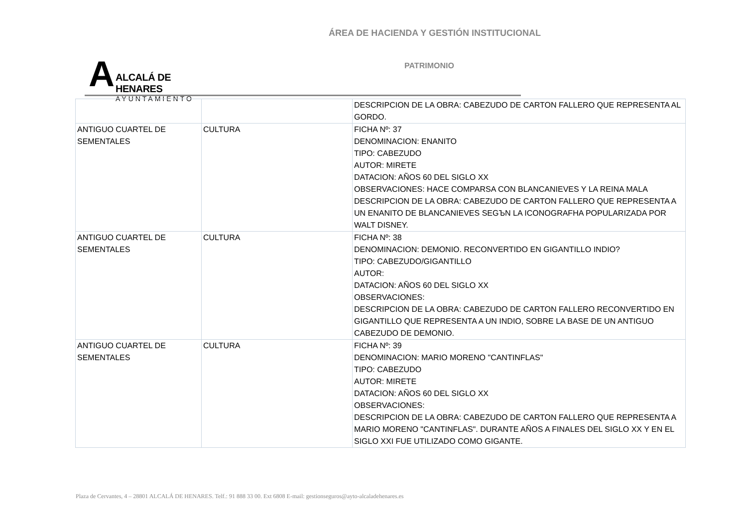ÁREA DE HACIENDA Y GESTIÓN INSTITUCIONAL
A
ALCALÁ DE HENARES
AYUNTAMIENTO
PATRIMONIO
| | | DESCRIPCION DE LA OBRA: CABEZUDO DE CARTON FALLERO QUE REPRESENTA AL GORDO. |
| ANTIGUO CUARTEL DE SEMENTALES | CULTURA | FICHA Nº: 37 DENOMINACION: ENANITO TIPO: CABEZUDO AUTOR: MIRETE DATACION: AÑOS 60 DEL SIGLO XX OBSERVACIONES: HACE COMPARSA CON BLANCANIEVES Y LA REINA MALA DESCRIPCION DE LA OBRA: CABEZUDO DE CARTON FALLERO QUE REPRESENTA A UN ENANITO DE BLANCANIEVES SEGЪN LA ICONOGRAFHA POPULARIZADA POR WALT DISNEY. |
| ANTIGUO CUARTEL DE SEMENTALES | CULTURA | FICHA Nº: 38 DENOMINACION: DEMONIO. RECONVERTIDO EN GIGANTILLO INDIO? TIPO: CABEZUDO/GIGANTILLO AUTOR: DATACION: AÑOS 60 DEL SIGLO XX OBSERVACIONES: DESCRIPCION DE LA OBRA: CABEZUDO DE CARTON FALLERO RECONVERTIDO EN GIGANTILLO QUE REPRESENTA A UN INDIO, SOBRE LA BASE DE UN ANTIGUO CABEZUDO DE DEMONIO. |
| ANTIGUO CUARTEL DE SEMENTALES | CULTURA | FICHA Nº: 39 DENOMINACION: MARIO MORENO "CANTINFLAS" TIPO: CABEZUDO AUTOR: MIRETE DATACION: AÑOS 60 DEL SIGLO XX OBSERVACIONES: DESCRIPCION DE LA OBRA: CABEZUDO DE CARTON FALLERO QUE REPRESENTA A MARIO MORENO "CANTINFLAS". DURANTE AÑOS A FINALES DEL SIGLO XX Y EN EL SIGLO XXI FUE UTILIZADO COMO GIGANTE. |
Plaza de Cervantes, 4 – 28801 ALCALÁ DE HENARES. Telf.: 91 888 33 00. Ext 6808 E-mail: gestionseguros@ayto-alcaladehenares.es